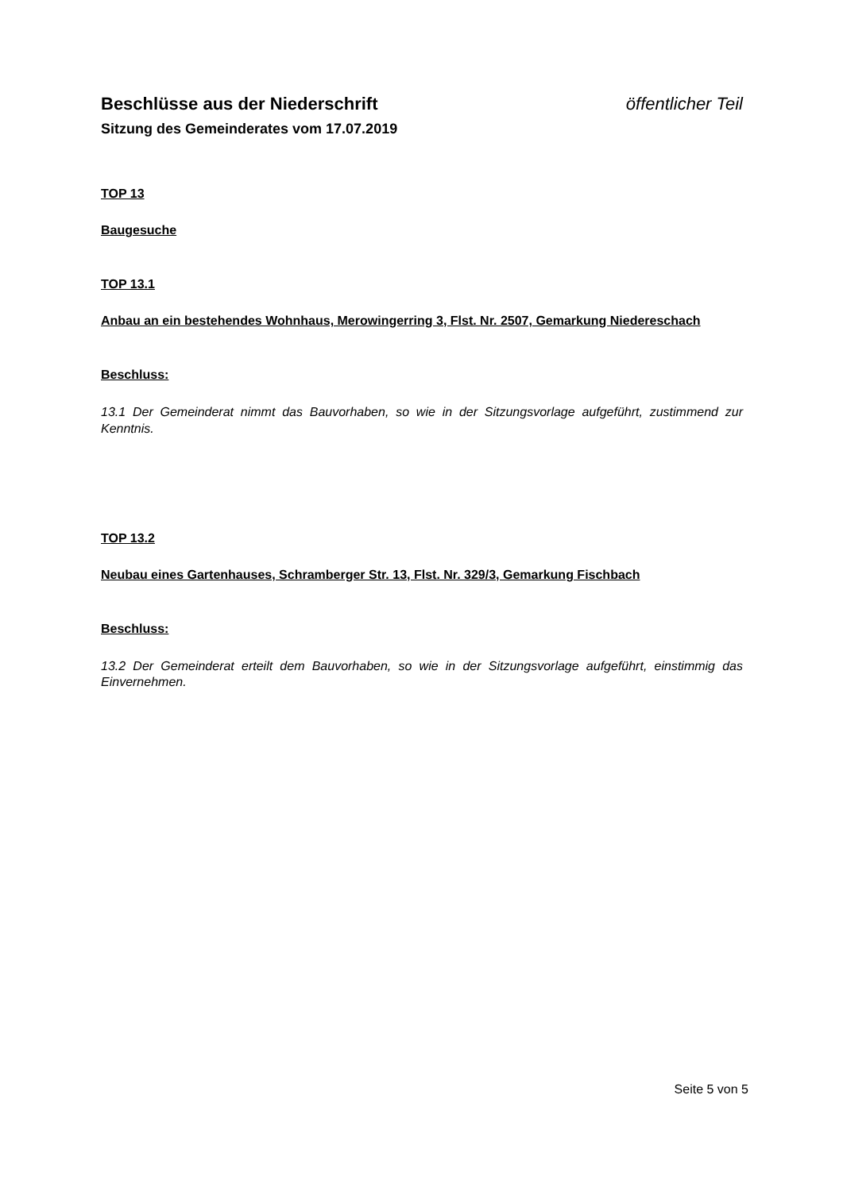Beschlüsse aus der Niederschrift öffentlicher Teil
Sitzung des Gemeinderates vom 17.07.2019
TOP 13
Baugesuche
TOP 13.1
Anbau an ein bestehendes Wohnhaus, Merowingerring 3, Flst. Nr. 2507, Gemarkung Niedereschach
Beschluss:
13.1 Der Gemeinderat nimmt das Bauvorhaben, so wie in der Sitzungsvorlage aufgeführt, zustimmend zur Kenntnis.
TOP 13.2
Neubau eines Gartenhauses, Schramberger Str. 13, Flst. Nr. 329/3, Gemarkung Fischbach
Beschluss:
13.2 Der Gemeinderat erteilt dem Bauvorhaben, so wie in der Sitzungsvorlage aufgeführt, einstimmig das Einvernehmen.
Seite 5 von 5